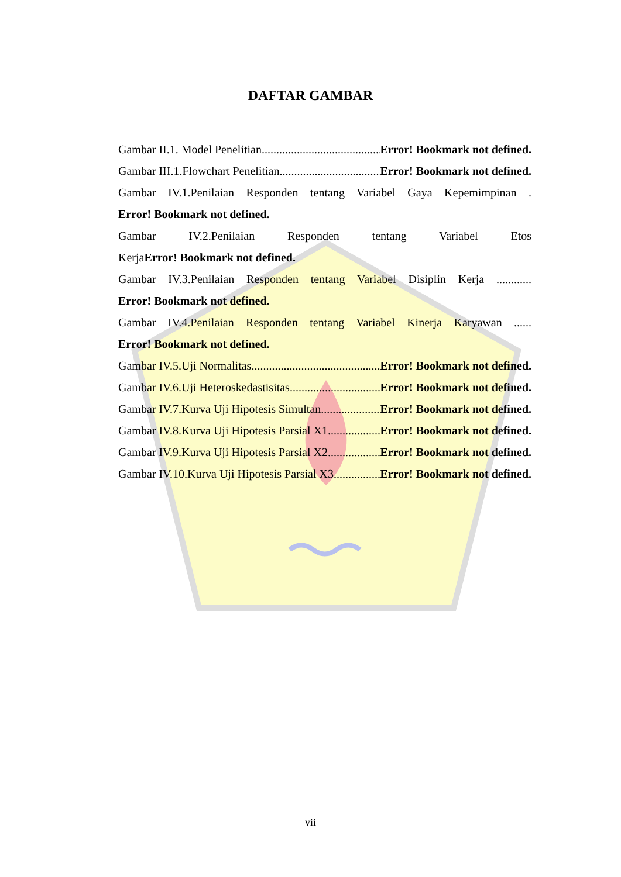DAFTAR GAMBAR
Gambar II.1. Model Penelitian Error! Bookmark not defined.
Gambar III.1.Flowchart Penelitian Error! Bookmark not defined.
Gambar IV.1.Penilaian Responden tentang Variabel Gaya Kepemimpinan . Error! Bookmark not defined.
Gambar IV.2.Penilaian Responden tentang Variabel Etos KerjaError! Bookmark not defined.
Gambar IV.3.Penilaian Responden tentang Variabel Disiplin Kerja ............ Error! Bookmark not defined.
Gambar IV.4.Penilaian Responden tentang Variabel Kinerja Karyawan ...... Error! Bookmark not defined.
Gambar IV.5.Uji Normalitas Error! Bookmark not defined.
Gambar IV.6.Uji Heteroskedastisitas Error! Bookmark not defined.
Gambar IV.7.Kurva Uji Hipotesis Simultan Error! Bookmark not defined.
Gambar IV.8.Kurva Uji Hipotesis Parsial X1 Error! Bookmark not defined.
Gambar IV.9.Kurva Uji Hipotesis Parsial X2 Error! Bookmark not defined.
Gambar IV.10.Kurva Uji Hipotesis Parsial X3 Error! Bookmark not defined.
vii